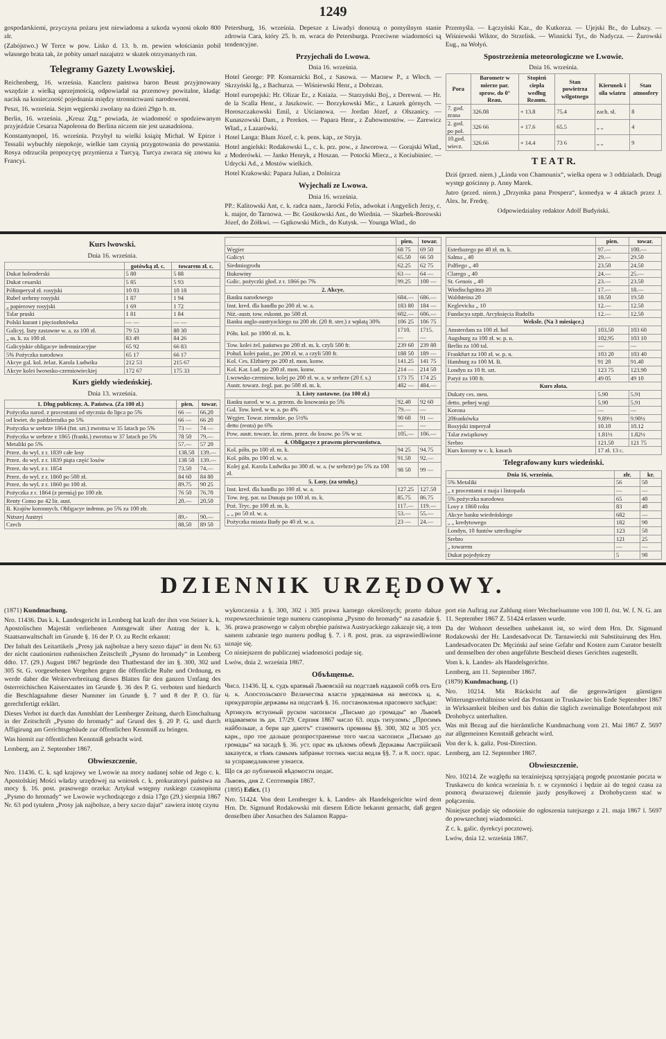1249
gospodarskiemi, przyczyna pożaru jest niewiadoma a szkoda wynosi około 800 złr.
(Zabójstwo.) W Terce w pow. Lisko d. 13. b. m. pewien włościanin pobił własnego brata tak, że pobity umarł nazajutrz w skutek otrzymanych ran.
Telegramy Gazety Lwowskiej.
Reichenberg, 16. września. Kanclerz państwa baron Beust przyjmowany wszędzie z wielką uprzejmością, odpowiadał na przemowy powitalne, kładąc nacisk na konieczność pojednania między stronnictwami narodowemi.
Peszt, 16. września. Sejm węgierski zwołany na dzień 29go b. m.
Berlin, 16. września. „Kreuz Ztg.“ powiada, że wiadomość o spodziewanym przyjeździe Cesarza Napoleona do Berlina niczem nie jest uzasadniona.
Konstantynopol, 16. września. Przybył tu wielki książę Michał. W Epirze i Tessalii wybuchły niepokoje, wielkie tam czynią przygotowania do powstania. Rosya odrzuciła propozycyę przymierza z Turcyą. Turcya zwraca się znowu ku Francyi.
Petersburg, 16. września. Depesze z Liwadyi donoszą o pomyślnym stanie zdrowia Cara, który 25. b. m. wraca do Petersburga. Przeciwne wiadomości są tendencyjne.
Przyjechali do Lwowa.
Dnia 16. września.
Hotel George: PP. Komarnicki Bol., z Sasowa. — Macnew P., z Włoch. — Skrzyński Ig., z Bachurza. — Wiśniewski Henr., z Dobrzan.
Hotel europejski: Hr. Olizar Er., z Kniaża. — Starzyński Boj., z Derewni. — Hr. de la Scalla Henr., z Jaszkowic. — Borzykowski Mic., z Laszek górnych. — Horoszczakowski Emil, z Uścianowa. — Jordan Józef, z Olszanicy. — Kunaszowski Dam., z Perekos. — Papara Henr., z Zubowmostów. — Zarewicz Wład., z Lazarówki.
Hotel Langa: Blum Józef, c. k. pens. kap., ze Stryja.
Hotel angielski: Rodakowski L., c. k. prz. pow., z Jaworowa. — Gorajski Wład., z Moderówki. — Janko Henryk, z Hoszan. — Potocki Miecz., z Kociubiniec. — Udrycki Ad., z Mostów wielkich.
Hotel Krakowski: Papara Julian, z Dolnicza
Wyjechali ze Lwowa.
Dnia 16. września.
PP.: Kalitowski Ant, c. k. radca nam., Jarocki Felix, adwokat i Angyelich Jerzy, c. k. major, do Tarnowa. — Br. Gostkowski Ant., do Wiednia. — Skarbek-Borowski Józef, do Żółkwi. — Gątkowski Mich., do Kutysk. — Younga Wład., do
Przemyśla. — Łączyński Kaz., do Kutkorza. — Ujejski Br., do Lubszy. — Wiśniewski Wiktor, do Strzelisk. — Winnicki Tyt., do Nadycza. — Żurowski Eug., na Wołyń.
Spostrzeżenia meteorologiczne we Lwowie.
Dnia 16. września.
| Pora | Barometr w mierze par. sprow. do 0° Reau. | Stopień ciepła według Reaum. | Stan powietrza wilgotnego | Kierunek i siła wiatru | Stan atmosfery |
| --- | --- | --- | --- | --- | --- |
| 7. god. zrana | 326.08 | + 13.8 | 75.4 | zach. sł. | 8 |
| 2. god. po poł. | 326 66 | + 17.6 | 65.5 | „ „ | 4 |
| 10.god. wiecz. | 326.66 | + 14.4 | 73 6 | „ „ | 9 |
T E A T R.
Dziś (przed. niem.) „Linda von Chamounix“, wielka opera w 3 oddziałach. Drugi występ gościnny p. Anny Marek.
Jutro (przed. niem.) „Drzymka pana Prospera“, komedya w 4 aktach przez J. Alex. hr. Fredrę.
Odpowiedzialny redaktor Adolf Budyński.
Kurs lwowski.
Dnia 16. września.
| | gotówką zł. c. | towarem zł. c. |
| --- | --- | --- |
| Dukat holenderski | 5 80 | 5 88 |
| Dukat cesarski | 5 85 | 5 93 |
| Półimperyał zł. rosyjski | 10 03 | 10 18 |
| Rubel srebrny rosyjski | 1 87 | 1 94 |
| „ papierowy rosyjski | 1 69 | 1 72 |
| Talar pruski | 1 81 | 1 84 |
| Polski kurant i pięciozłotówka | — — | — — |
| Galicyj. listy zastawne w. a. za 100 zł. | 79 53 | 80 30 |
| „ m. k. za 100 zł. | 83 49 | 84 26 |
| Galicyjskie obligacye indemnizacyjne | 65 92 | 66 83 |
| 5% Pożyczka narodowa | 65 17 | 66 17 |
| Akcye gal. kol. żelaz. Karola Ludwika | 212 53 | 215 67 |
| Akcye kolei lwowsko-czerniowieckiej | 172 67 | 175 33 |
Kurs giełdy wiedeńskiej.
Dnia 13. września.
| 1. Dług publiczny. A. Państwa. (Za 100 zł.) | pien. | towar. |
| --- | --- | --- |
| Pożyczka narod. z procentami od stycznia do lipca po 5% | 66 — | 66.20 |
| od kwiet. do października po 5% | 66 — | 66 20 |
| Pożyczka w srebrze 1864 (fnt. szt.) zwrotna w 35 latach po 5% | 73 — | 74 — |
| Pożyczka w srebrze z 1865 (franki.) zwrotna w 37 latach po 5% | 78 50 | 79.— |
| Metaliki po 5% | 57.— | 57 20 |
| Przez. do wyl. z r. 1839 całe losy | 138.50 | 139.— |
| Przez. do wyl. z r. 1839 piąta część losów | 138 50 | 139.— |
| Przez. do wyl. z r. 1854 | 73.50 | 74.— |
| Przez. do wyl. z r. 1860 po 500 zł. | 84 60 | 84 80 |
| Przez. do wyl. z r. 1860 po 100 zł. | 89.75 | 90 25 |
| Pożyczka z r. 1864 (z premią) po 100 złr. | 76 50 | 76.70 |
| Renty Como po 42 lir. aust. | 20.— | 20.50 |
| B. Krajów koronnych. Obligacye indemn. po 5% za 100 złr. | | |
| Niższej Austryi | 89.- | 90.— |
| Czech | 88.50 | 89 50 |
| | pien. | towar. |
| --- | --- | --- |
| Węgier | 68 75 | 69 50 |
| Galicyi | 65.50 | 66 50 |
| Siedmiogrodu | 62.25 | 62 75 |
| Bukowiny | 63 — | 64 — |
| Galic. pożyczki głod. z r. 1866 po 7% | 99.25 | 100 — |
| 2. Akcye. | | |
| Banku narodowego | 684.— | 686.— |
| Inst. kred. dla handlu po 200 zł. w. a. | 183 80 | 184 — |
| Niż.-austr. tow. eskomt. po 500 zł. | 602.— | 606.— |
| Banku anglo-austryackiego na 200 złr. (20 ft. ster.) z wpłatą 30% | 106 25 | 106 75 |
| Półn. kol. po 1000 zł. m. k. | 1710.— | 1715.— |
| Tow. kolei żel. państwa po 200 zł. m. k. czyli 500 fr. | 239 60 | 239 80 |
| Połud. kolei państ., po 200 zł. w. a czyli 500 fr. | 188 50 | 189 — |
| Kol. Ces. Elżbiety po 200 zł. mon. konw. | 141.25 | 141 75 |
| Kol. Kar. Lud. po 200 zł. mon. konw. | 214 — | 214 50 |
| Lwowsko-czerniow. kolej po 200 zł. w. a. w srebrze (20 f. s.) | 173 75 | 174 25 |
| Austr. towarz. żegl. par. po 500 zł. m. k. | 482 — | 484.— |
| 3. Listy zastawne. (za 100 zł.) | | |
| Banku narod. w w. a. przezn. do losowania po 5% | 92.40 | 92 60 |
| Gal. Tow. kred. w w. a. po 4% | 79.— | — |
| Węgier. Towar. ziemskie. po 5½% | 90 60 | 91 — |
| detto (renta) po 6% | — | — |
| Pow. austr. towarz. kr. ziem. przez. do losow. po 5% w sr. | 105.— | 106.— |
| 4. Obligacye z prawem pierwszeństwa. | | |
| Kol. półn. po 100 zł. m. k. | 94 25 | 94.75 |
| Kol. półn. po 100 zł. w. a. | 91.50 | 92.— |
| Kolej gal. Karola Ludwika po 300 zł. w. a. (w srebrze) po 5% za 100 zł. | 98 50 | 99 — |
| 5. Losy. (za sztukę.) | | |
| Inst. kred. dla handlu po 100 zł. w. a. | 127.25 | 127.50 |
| Tow. żeg. par. na Dunaju po 100 zł. m. k. | 85.75 | 86.75 |
| Poż. Tryc. po 100 zł. m. k. | 117.— | 119.— |
| „ „ po 50 zł. w. a. | 53.— | 55.— |
| Pożyczka miasta Budy po 40 zł. w. a. | 23 — | 24.— |
| | pien. | towar. |
| --- | --- | --- |
| Esterhazego po 40 zł. m. k. | 97.— | 100.— |
| Salma „ 40 | 29.— | 29.50 |
| Palfiego „ 40 | 23.50 | 24.50 |
| Clarego „ 40 | 24.— | 25.— |
| St. Genois „ 40 | 23.— | 23.50 |
| Windischgrätza 20 | 17.— | 18.— |
| Waldsteina 20 | 18.50 | 19.50 |
| Keglevicha „ 10 | 12.— | 12.50 |
| Fundacya szpit. Arcyksięcia Rudolfa | 12.— | 12.50 |
| Weksle. (Na 3 miesiące.) | | |
| Amsterdam za 100 zł. hol | 103.50 | 103 60 |
| Augsburg za 100 zł. w. p. n. | 102.95 | 103 10 |
| Berlin za 100 tal. | — | — |
| Frankfurt za 100 zł. w. p. n. | 103 20 | 103 40 |
| Hamburg za 100 M. B. | 91 20 | 91.40 |
| Londyn za 10 ft. szt. | 123 75 | 123.90 |
| Paryż za 100 fr. | 49 05 | 49 10 |
| Kurs złota. | | |
| Dukaty ces. men. | 5.90 | 5.91 |
| detto. pełnej wagi | 5.90 | 5.91 |
| Korona | — | — |
| 20frankówka | 9.89½ | 9.90½ |
| Rosyjski imperyał | 10.10 | 10.12 |
| Talar związkowy | 1.81½ | 1.82½ |
| Srebro | 121.50 | 121 75 |
| Kurs korony w c. k. kasach | 17 zł. 13 c. | |
Telegrafowany kurs wiedeński.
| Dnia 16. września. | złr. | kr. |
| --- | --- | --- |
| 5% Metaliki | 56 | 50 |
| „ z procentami z maja i listopada | — | — |
| 5% pożyczka narodowa | 65 | 40 |
| Losy z 1860 roku | 83 | 40 |
| Akcye banku wiedeńskiego | 682 | — |
| „ „ kredytowego | 182 | 90 |
| Londyn, 10 funtów szterlingów | 123 | 50 |
| Srebro | 121 | 25 |
| „ towarem | — | — |
| Dukat pojedyńczy | 5 | 90 |
DZIENNIK URZĘDOWY.
(1871) Kundmachung.
Nro. 11436. Das k. k. Landesgericht in Lemberg hat kraft der ihm von Seiner k. k. Apostolischen Majestät verliehenen Amtsgewalt über Antrag der k. k. Staatsanwaltschaft im Grunde §. 16 der P. O. zu Recht erkannt:
Der Inhalt des Leitartikels „Prosy jak najbolsze a bery szezo dajut“ in dem Nr. 63 der nicht cautionirten ruthenischen Zeitschrift „Pysmo do hromady“ in Lemberg ddto. 17. (29.) August 1867 begründe den Thatbestand der im §. 300, 302 und 305 St. G. vorgesehenen Vergehen gegen die öffentliche Ruhe und Ordnung, es werde daher die Weiterverbreitung dieses Blattes für den ganzen Umfang des österreichischen Kaiserstaates im Grunde §. 36 des P. G. verboten und hiedurch die Beschlagnahme dieser Nummer im Grunde §. 7 und 8 der P. O. für gerechtfertigt erklärt.
Dieses Verbot ist durch das Amtsblatt der Lemberger Zeitung, durch Einschaltung in der Zeitschrift „Pysmo do hromady“ auf Grund des §. 20 P. G. und durch Affigirung am Gerichtsgebäude zur öffentlichen Kenntniß zu bringen.
Was hiemit zur öffentlichen Kenntniß gebracht wird.
Lemberg, am 2. September 1867.
Obwieszczenie.
Nro. 11436. C. k. sąd krajowy we Lwowie na mocy nadanej sobie od Jego c. k. Apostolskiej Mości władzy urzędowej na wniosek c. k. prokuratoryi państwa na mocy §. 16. post. prasowego orzeka: Artykuł wstępny ruskiego czasopisma „Pysmo do hromady“ we Lwowie wychodzącego z dnia 17go (29.) sierpnia 1867 Nr. 63 pod tytułem „Prosy jak najbolsze, a bery szczo dajut“ zawiera istotę czynu
wykroczenia z §. 300, 302 i 305 prawa karnego określonych; przeto dalsze rozpowszechnienie tego numeru czasopisma „Pysmo do hromady“ na zasadzie §. 36. prawa prasowego w całym obrębie państwa Austryackiego zakazuje się, a tem samem zabranie tego numeru podług §. 7. i 8. post. pras. za usprawiedliwione uznaje się.
Co niniejszem do publicznej wiadomości podaje się.
Lwów, dnia 2. września 1867.
Объѣщенье.
Числ. 11436. Ц. к. судъ краевый Львовскій на подставѣ наданой собѣ отъ Его ц. к. Апостольского Величества власти урядованья на внесокъ ц. к. прокураторіи державы на подставѣ §. 16. постановленья прасового засѣдає:
Артикулъ вступный рускои часописи „Письмо до громады“ во Львовѣ издаваемои зъ дн. 17/29. Серпня 1867 число 63. подъ титуломъ: „Просимъ найбольше, а бери що даютъ“ становитъ провины §§. 300, 302 и 305 уст. карн., про тое дальше розпространенье того числа часописи „Письмо до громады“ на засадѣ §. 36. уст. прас въ цѣломъ обемѣ Державы Австрійской заказуєся, и тѣмъ самымъ забранье тогожъ числа ведля §§. 7. и 8. пост. прас. за усправедливлене узнаєся.
Що ся до публичной вѣдомости подає.
Львовъ, дня 2. Септемврія 1867.
(1895) Edict. (1)
Nro. 51424. Von dem Lemberger k. k. Landes- als Handelsgerichte wird dem Hrn. Dr. Sigmund Rodakowski mit diesem Edicte bekannt gemacht, daß gegen denselben über Ansuchen des Salamon Rappa-
port ein Auftrag zur Zahlung einer Wechselsumme von 100 fl. öst. W. f. N. G. am 11. September 1867 Z. 51424 erlassen wurde.
Da der Wohnort desselben unbekannt ist, so wird dem Hrn. Dr. Sigmund Rodakowski der Hr. Landesadvocat Dr. Tarnawiecki mit Substituirung des Hrn. Landesadvocaten Dr. Męciński auf seine Gefahr und Kosten zum Curator bestellt und demselben der oben angeführte Bescheid dieses Gerichtes zugestellt.
Vom k. k. Landes- als Handelsgerichte.
Lemberg, am 11. September 1867.
(1879) Kundmachung. (1)
Nro. 10214. Mit Rücksicht auf die gegenwärtigen günstigen Witterungsverhältnisse wird das Postamt in Truskawiec bis Ende September 1867 in Wirksamkeit bleiben und bis dahin die täglich zweimalige Botenfahrpost mit Drohobycz unterhalten.
Was mit Bezug auf die hierämtliche Kundmachung vom 21. Mai 1867 Z. 5697 zur allgemeinen Kenntniß gebracht wird.
Von der k. k. galiz. Post-Direction.
Lemberg, am 12. September 1867.
Obwieszczenie.
Nro. 10214. Ze względu na teraźniejszą sprzyjającą pogodę pozostanie poczta w Truskawcu do końca września b. r. w czynności i będzie aż do tegoż czasu za pomocą dwurazowej dziennie jazdy posyłkowej z Drohobyczem stać w połączeniu.
Niniejsze podaje się odnośnie do ogłoszenia tutejszego z 21. maja 1867 l. 5697 do powszechnej wiadomości.
Z c. k. galic. dyrekcyi pocztowej.
Lwów, dnia 12. września 1867.